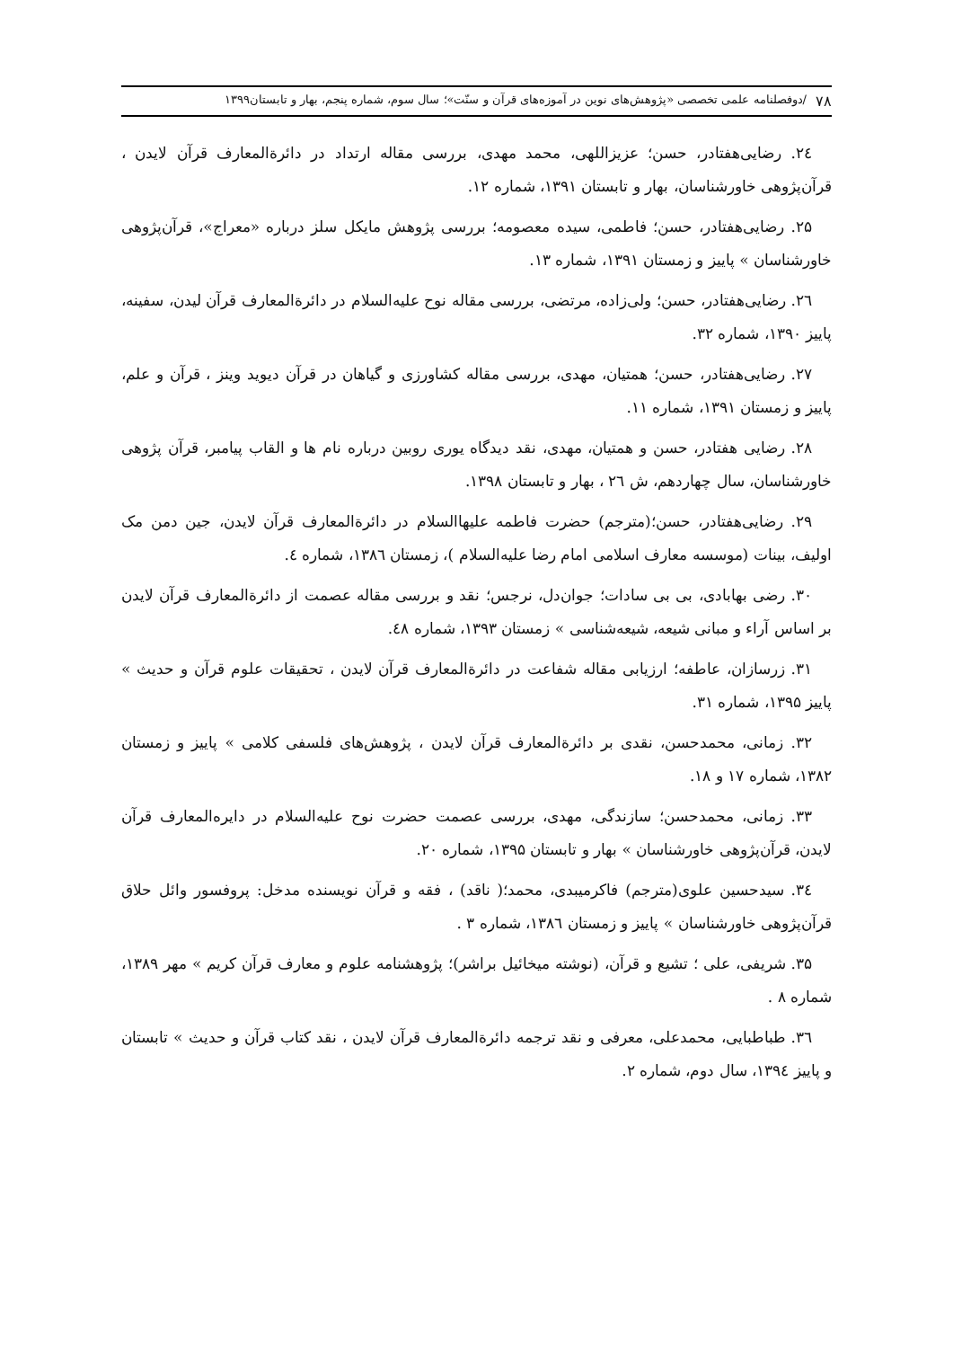۷۸ /دوفصلنامه علمی تخصصی «پژوهش‌های نوین در آموزه‌های قرآن و سنّت»؛ سال سوم، شماره پنجم، بهار و تابستان۱۳۹۹
۲٤. رضایی‌هفتادر، حسن؛ عزیزاللهی، محمد مهدی، بررسی مقاله ارتداد در دائرةالمعارف قرآن لایدن ، قرآن‌پژوهی خاورشناسان، بهار و تابستان ۱۳۹۱، شماره ۱۲.
۲۵. رضایی‌هفتادر، حسن؛ فاطمی، سیده معصومه؛ بررسی پژوهش مایکل سلز درباره «معراج»، قرآن‌پژوهی خاورشناسان » پاییز و زمستان ۱۳۹۱، شماره ۱۳.
۲٦. رضایی‌هفتادر، حسن؛ ولی‌زاده، مرتضی، بررسی مقاله نوح علیه‌السلام در دائرةالمعارف قرآن لیدن، سفینه، پاییز ۱۳۹۰، شماره ۳۲.
۲۷. رضایی‌هفتادر، حسن؛ همتیان، مهدی، بررسی مقاله کشاورزی و گیاهان در قرآن دیوید وینز ، قرآن و علم، پاییز و زمستان ۱۳۹۱، شماره ۱۱.
۲۸. رضایی هفتادر، حسن و همتیان، مهدی، نقد دیدگاه یوری روبین درباره نام ها و القاب پیامبر، قرآن پژوهی خاورشناسان، سال چهاردهم، ش ۲٦ ، بهار و تابستان ۱۳۹۸.
۲۹. رضایی‌هفتادر، حسن؛(مترجم) حضرت فاطمه علیهاالسلام در دائرةالمعارف قرآن لایدن، جین دمن مک اولیف، بینات (موسسه معارف اسلامی امام رضا علیه‌السلام )، زمستان ۱۳۸٦، شماره ٤.
۳۰. رضی بهابادی، بی بی سادات؛ جوان‌دل، نرجس؛ نقد و بررسی مقاله عصمت از دائرةالمعارف قرآن لایدن بر اساس آراء و مبانی شیعه، شیعه‌شناسی » زمستان ۱۳۹۳، شماره ٤۸.
۳۱. زرسازان، عاطفه؛ ارزیابی مقاله شفاعت در دائرةالمعارف قرآن لایدن ، تحقیقات علوم قرآن و حدیث » پاییز ۱۳۹۵، شماره ۳۱.
۳۲. زمانی، محمدحسن، نقدی بر دائرةالمعارف قرآن لایدن ، پژوهش‌های فلسفی کلامی » پاییز و زمستان ۱۳۸۲، شماره ۱۷ و ۱۸.
۳۳. زمانی، محمدحسن؛ سازندگی، مهدی، بررسی عصمت حضرت نوح علیه‌السلام در دایره‌المعارف قرآن لایدن، قرآن‌پژوهی خاورشناسان » بهار و تابستان ۱۳۹۵، شماره ۲۰.
۳٤. سیدحسین علوی(مترجم) فاکرمیبدی، محمد؛( ناقد) ، فقه و قرآن نویسنده مدخل: پروفسور وائل حلاق قرآن‌پژوهی خاورشناسان » پاییز و زمستان ۱۳۸٦، شماره ۳ .
۳۵. شریفی، علی ؛ تشیع و قرآن، (نوشته میخائیل براشر)؛ پژوهشنامه علوم و معارف قرآن کریم » مهر ۱۳۸۹، شماره ۸ .
۳٦. طباطبایی، محمدعلی، معرفی و نقد ترجمه دائرةالمعارف قرآن لایدن ، نقد کتاب قرآن و حدیث » تابستان و پاییز ۱۳۹٤، سال دوم، شماره ۲.